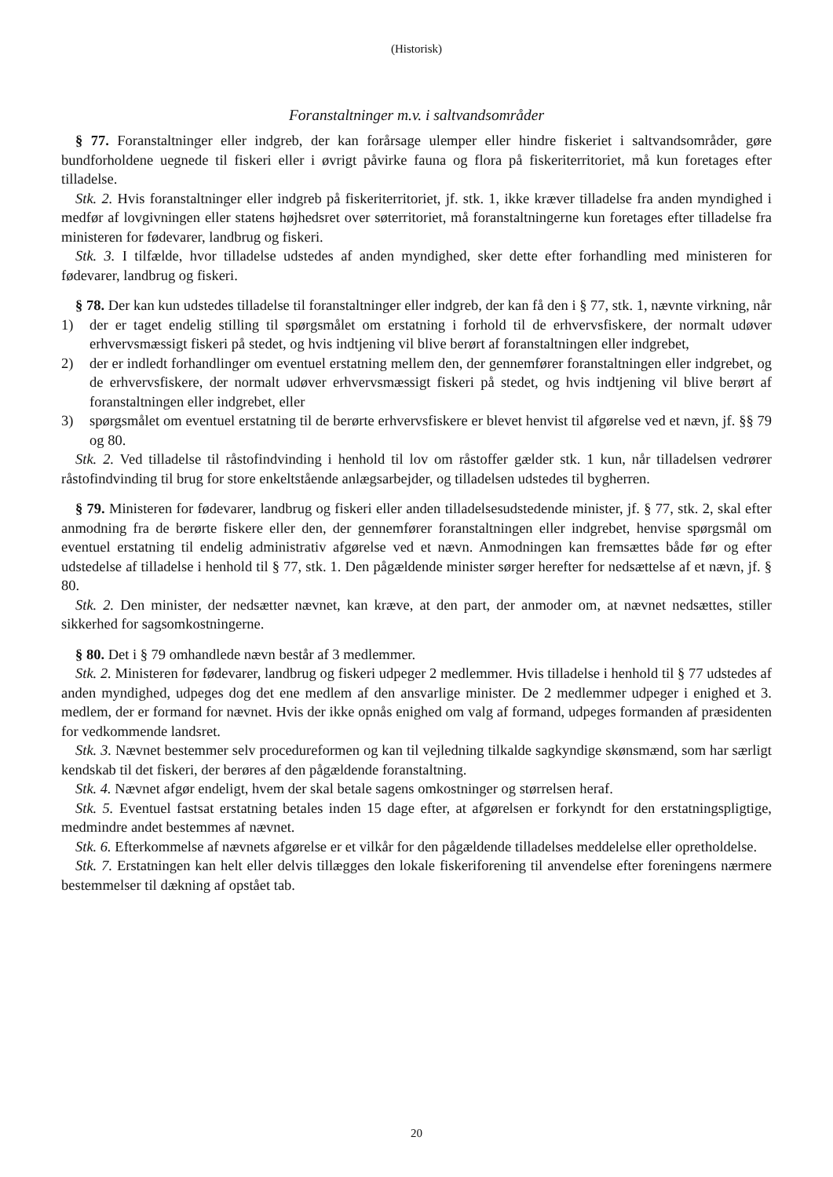(Historisk)
Foranstaltninger m.v. i saltvandsområder
§ 77. Foranstaltninger eller indgreb, der kan forårsage ulemper eller hindre fiskeriet i saltvandsområder, gøre bundforholdene uegnede til fiskeri eller i øvrigt påvirke fauna og flora på fiskeriterritoriet, må kun foretages efter tilladelse.
Stk. 2. Hvis foranstaltninger eller indgreb på fiskeriterritoriet, jf. stk. 1, ikke kræver tilladelse fra anden myndighed i medfør af lovgivningen eller statens højhedsret over søterritoriet, må foranstaltningerne kun foretages efter tilladelse fra ministeren for fødevarer, landbrug og fiskeri.
Stk. 3. I tilfælde, hvor tilladelse udstedes af anden myndighed, sker dette efter forhandling med ministeren for fødevarer, landbrug og fiskeri.
§ 78. Der kan kun udstedes tilladelse til foranstaltninger eller indgreb, der kan få den i § 77, stk. 1, nævnte virkning, når
1) der er taget endelig stilling til spørgsmålet om erstatning i forhold til de erhvervsfiskere, der normalt udøver erhvervsmæssigt fiskeri på stedet, og hvis indtjening vil blive berørt af foranstaltningen eller indgrebet,
2) der er indledt forhandlinger om eventuel erstatning mellem den, der gennemfører foranstaltningen eller indgrebet, og de erhvervsfiskere, der normalt udøver erhvervsmæssigt fiskeri på stedet, og hvis indtjening vil blive berørt af foranstaltningen eller indgrebet, eller
3) spørgsmålet om eventuel erstatning til de berørte erhvervsfiskere er blevet henvist til afgørelse ved et nævn, jf. §§ 79 og 80.
Stk. 2. Ved tilladelse til råstofindvinding i henhold til lov om råstoffer gælder stk. 1 kun, når tilladelsen vedrører råstofindvinding til brug for store enkeltstående anlægsarbejder, og tilladelsen udstedes til bygherren.
§ 79. Ministeren for fødevarer, landbrug og fiskeri eller anden tilladelsesudstedende minister, jf. § 77, stk. 2, skal efter anmodning fra de berørte fiskere eller den, der gennemfører foranstaltningen eller indgrebet, henvise spørgsmål om eventuel erstatning til endelig administrativ afgørelse ved et nævn. Anmodningen kan fremsættes både før og efter udstedelse af tilladelse i henhold til § 77, stk. 1. Den pågældende minister sørger herefter for nedsættelse af et nævn, jf. § 80.
Stk. 2. Den minister, der nedsætter nævnet, kan kræve, at den part, der anmoder om, at nævnet nedsættes, stiller sikkerhed for sagsomkostningerne.
§ 80. Det i § 79 omhandlede nævn består af 3 medlemmer.
Stk. 2. Ministeren for fødevarer, landbrug og fiskeri udpeger 2 medlemmer. Hvis tilladelse i henhold til § 77 udstedes af anden myndighed, udpeges dog det ene medlem af den ansvarlige minister. De 2 medlemmer udpeger i enighed et 3. medlem, der er formand for nævnet. Hvis der ikke opnås enighed om valg af formand, udpeges formanden af præsidenten for vedkommende landsret.
Stk. 3. Nævnet bestemmer selv procedureformen og kan til vejledning tilkalde sagkyndige skønsmænd, som har særligt kendskab til det fiskeri, der berøres af den pågældende foranstaltning.
Stk. 4. Nævnet afgør endeligt, hvem der skal betale sagens omkostninger og størrelsen heraf.
Stk. 5. Eventuel fastsat erstatning betales inden 15 dage efter, at afgørelsen er forkyndt for den erstatningspligtige, medmindre andet bestemmes af nævnet.
Stk. 6. Efterkommelse af nævnets afgørelse er et vilkår for den pågældende tilladelses meddelelse eller opretholdelse.
Stk. 7. Erstatningen kan helt eller delvis tillægges den lokale fiskeriforening til anvendelse efter foreningens nærmere bestemmelser til dækning af opstået tab.
20